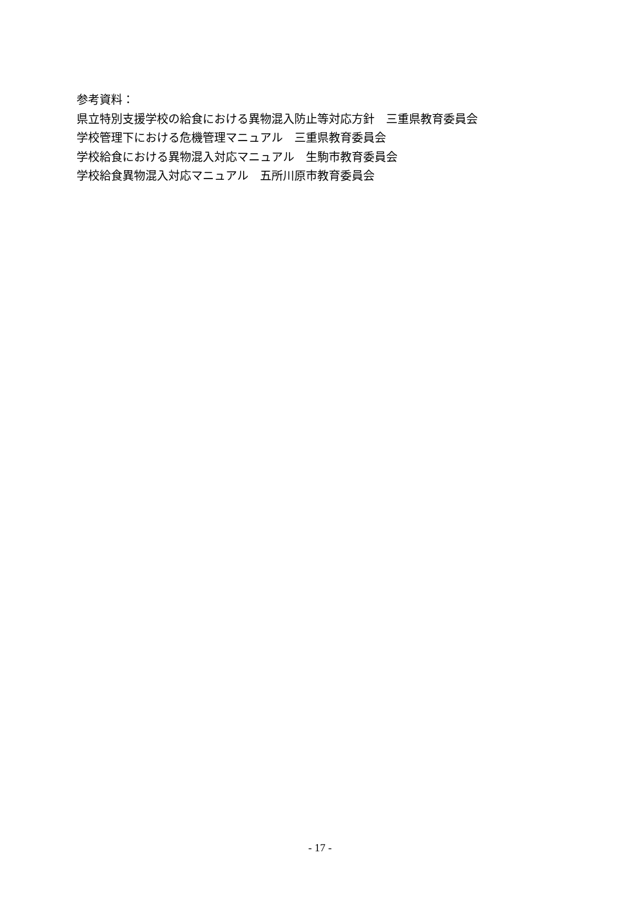参考資料：
県立特別支援学校の給食における異物混入防止等対応方針　三重県教育委員会
学校管理下における危機管理マニュアル　三重県教育委員会
学校給食における異物混入対応マニュアル　生駒市教育委員会
学校給食異物混入対応マニュアル　五所川原市教育委員会
- 17 -